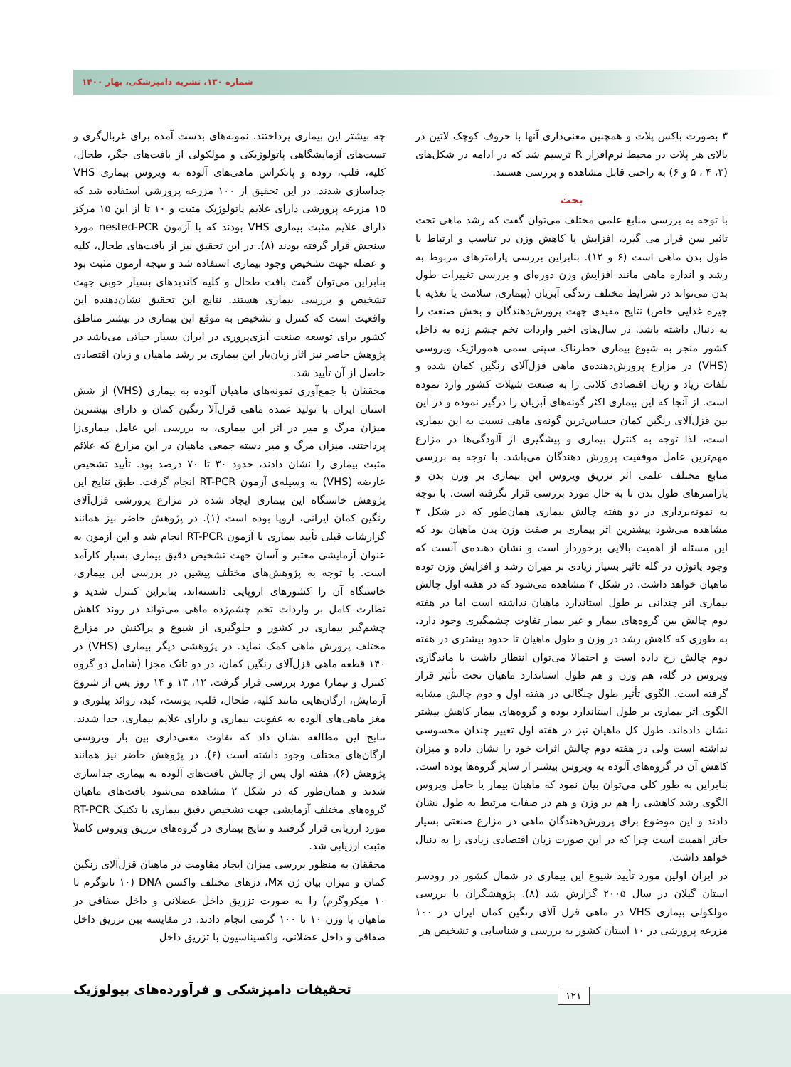شماره ۱۳۰، نشریه دامپزشکی، بهار ۱۴۰۰
۳ بصورت باکس پلات و همچنین معنی‌داری آنها با حروف کوچک لاتین در بالای هر پلات در محیط نرم‌افزار R ترسیم شد که در ادامه در شکل‌های (۳، ۴ ، ۵ و ۶) به راحتی قابل مشاهده و بررسی هستند.
بحث
با توجه به بررسی منابع علمی مختلف می‌توان گفت که رشد ماهی تحت تاثیر سن قرار می گیرد، افزایش یا کاهش وزن در تناسب و ارتباط با طول بدن ماهی است (۶ و ۱۲). بنابراین بررسی پارامترهای مربوط به رشد و اندازه ماهی مانند افزایش وزن دوره‌ای و بررسی تغییرات طول بدن می‌تواند در شرایط مختلف زندگی آبزیان (بیماری، سلامت یا تغذیه با جیره غذایی خاص) نتایج مفیدی جهت پرورش‌دهندگان و بخش صنعت را به دنبال داشته باشد. در سال‌های اخیر واردات تخم چشم زده به داخل کشور منجر به شیوع بیماری خطرناک سپتی سمی هموراژیک ویروسی (VHS) در مزارع پرورش‌دهنده‌ی ماهی قزل‌آلای رنگین کمان شده و تلفات زیاد و زیان اقتصادی کلانی را به صنعت شیلات کشور وارد نموده است. از آنجا که این بیماری اکثر گونه‌های آبزیان را درگیر نموده و در این بین قزل‌آلای رنگین کمان حساس‌ترین گونه‌ی ماهی نسبت به این بیماری است، لذا توجه به کنترل بیماری و پیشگیری از آلودگی‌ها در مزارع مهم‌ترین عامل موفقیت پرورش دهندگان می‌باشد. با توجه به بررسی منابع مختلف علمی اثر تزریق ویروس این بیماری بر وزن بدن و پارامترهای طول بدن تا به حال مورد بررسی قرار نگرفته است. با توجه به نمونه‌برداری در دو هفته چالش بیماری همان‌طور که در شکل ۳ مشاهده می‌شود بیشترین اثر بیماری بر صفت وزن بدن ماهیان بود که این مسئله از اهمیت بالایی برخوردار است و نشان دهنده‌ی آنست که وجود پاتوژن در گله تاثیر بسیار زیادی بر میزان رشد و افزایش وزن توده ماهیان خواهد داشت. در شکل ۴ مشاهده می‌شود که در هفته اول چالش بیماری اثر چندانی بر طول استاندارد ماهیان نداشته است اما در هفته دوم چالش بین گروه‌های بیمار و غیر بیمار تفاوت چشمگیری وجود دارد. به طوری که کاهش رشد در وزن و طول ماهیان تا حدود بیشتری در هفته دوم چالش رخ داده است و احتمالا می‌توان انتظار داشت با ماندگاری ویروس در گله، هم وزن و هم طول استاندارد ماهیان تحت تأثیر قرار گرفته است. الگوی تأثیر طول چنگالی در هفته اول و دوم چالش مشابه الگوی اثر بیماری بر طول استاندارد بوده و گروه‌های بیمار کاهش بیشتر نشان داده‌اند. طول کل ماهیان نیز در هفته اول تغییر چندان محسوسی نداشته است ولی در هفته دوم چالش اثرات خود را نشان داده و میزان کاهش آن در گروه‌های آلوده به ویروس بیشتر از سایر گروه‌ها بوده است. بنابراین به طور کلی می‌توان بیان نمود که ماهیان بیمار یا حامل ویروس الگوی رشد کاهشی را هم در وزن و هم در صفات مرتبط به طول نشان دادند و این موضوع برای پرورش‌دهندگان ماهی در مزارع صنعتی بسیار حائز اهمیت است چرا که در این صورت زیان اقتصادی زیادی را به دنبال خواهد داشت.
در ایران اولین مورد تأیید شیوع این بیماری در شمال کشور در رودسر استان گیلان در سال ۲۰۰۵ گزارش شد (۸). پژوهشگران با بررسی مولکولی بیماری VHS در ماهی قزل آلای رنگین کمان ایران در ۱۰۰ مزرعه پرورشی در ۱۰ استان کشور به بررسی و شناسایی و تشخیص هر
چه بیشتر این بیماری پرداختند. نمونه‌های بدست آمده برای غربال‌گری و تست‌های آزمایشگاهی پاتولوژیکی و مولکولی از بافت‌های جگر، طحال، کلیه، قلب، روده و پانکراس ماهی‌های آلوده به ویروس بیماری VHS جداسازی شدند. در این تحقیق از ۱۰۰ مزرعه پرورشی استفاده شد که ۱۵ مزرعه پرورشی دارای علایم پاتولوژیک مثبت و ۱۰ تا از این ۱۵ مرکز دارای علایم مثبت بیماری VHS بودند که با آزمون nested-PCR مورد سنجش قرار گرفته بودند (۸). در این تحقیق نیز از بافت‌های طحال، کلیه و عضله جهت تشخیص وجود بیماری استفاده شد و نتیجه آزمون مثبت بود بنابراین می‌توان گفت بافت طحال و کلیه کاندیدهای بسیار خوبی جهت تشخیص و بررسی بیماری هستند. نتایج این تحقیق نشان‌دهنده این واقعیت است که کنترل و تشخیص به موقع این بیماری در بیشتر مناطق کشور برای توسعه صنعت آبزی‌پروری در ایران بسیار حیاتی می‌باشد در پژوهش حاضر نیز آثار زیان‌بار این بیماری بر رشد ماهیان و زیان اقتصادی حاصل از آن تأیید شد.
محققان با جمع‌آوری نمونه‌های ماهیان آلوده به بیماری (VHS) از شش استان ایران با تولید عمده ماهی قزل‌آلا رنگین کمان و دارای بیشترین میزان مرگ و میر در اثر این بیماری، به بررسی این عامل بیماری‌زا پرداختند. میزان مرگ و میر دسته جمعی ماهیان در این مزارع که علائم مثبت بیماری را نشان دادند، حدود ۳۰ تا ۷۰ درصد بود. تأیید تشخیص عارضه (VHS) به وسیله‌ی آزمون RT-PCR انجام گرفت. طبق نتایج این پژوهش خاستگاه این بیماری ایجاد شده در مزارع پرورشی قزل‌آلای رنگین کمان ایرانی، اروپا بوده است (۱). در پژوهش حاضر نیز همانند گزارشات قبلی تأیید بیماری با آزمون RT-PCR انجام شد و این آزمون به عنوان آزمایشی معتبر و آسان جهت تشخیص دقیق بیماری بسیار کارآمد است. با توجه به پژوهش‌های مختلف پیشین در بررسی این بیماری، خاستگاه آن را کشورهای اروپایی دانسته‌اند، بنابراین کنترل شدید و نظارت کامل بر واردات تخم چشم‌زده ماهی می‌تواند در روند کاهش چشم‌گیر بیماری در کشور و جلوگیری از شیوع و پراکنش در مزارع مختلف پرورش ماهی کمک نماید. در پژوهشی دیگر بیماری (VHS) در ۱۴۰ قطعه ماهی قزل‌آلای رنگین کمان، در دو تانک مجزا (شامل دو گروه کنترل و تیمار) مورد بررسی قرار گرفت. ۱۲، ۱۳ و ۱۴ روز پس از شروع آزمایش، ارگان‌هایی مانند کلیه، طحال، قلب، پوست، کبد، زوائد پیلوری و مغز ماهی‌های آلوده به عفونت بیماری و دارای علایم بیماری، جدا شدند. نتایج این مطالعه نشان داد که تفاوت معنی‌داری بین بار ویروسی ارگان‌های مختلف وجود داشته است (۶). در پژوهش حاضر نیز همانند پژوهش (۶)، هفته اول پس از چالش بافت‌های آلوده به بیماری جداسازی شدند و همان‌طور که در شکل ۲ مشاهده می‌شود بافت‌های ماهیان گروه‌های مختلف آزمایشی جهت تشخیص دقیق بیماری با تکنیک RT-PCR مورد ارزیابی قرار گرفتند و نتایج بیماری در گروه‌های تزریق ویروس کاملاً مثبت ارزیابی شد.
محققان به منظور بررسی میزان ایجاد مقاومت در ماهیان قزل‌آلای رنگین کمان و میزان بیان ژن Mx، دزهای مختلف واکسن DNA (۱۰ نانوگرم تا ۱۰ میکروگرم) را به صورت تزریق داخل عضلانی و داخل صفاقی در ماهیان با وزن ۱۰ تا ۱۰۰ گرمی انجام دادند. در مقایسه بین تزریق داخل صفاقی و داخل عضلانی، واکسیناسیون با تزریق داخل
تحقیقات دامپزشکی و فرآورده‌های بیولوژیک
۱۲۱